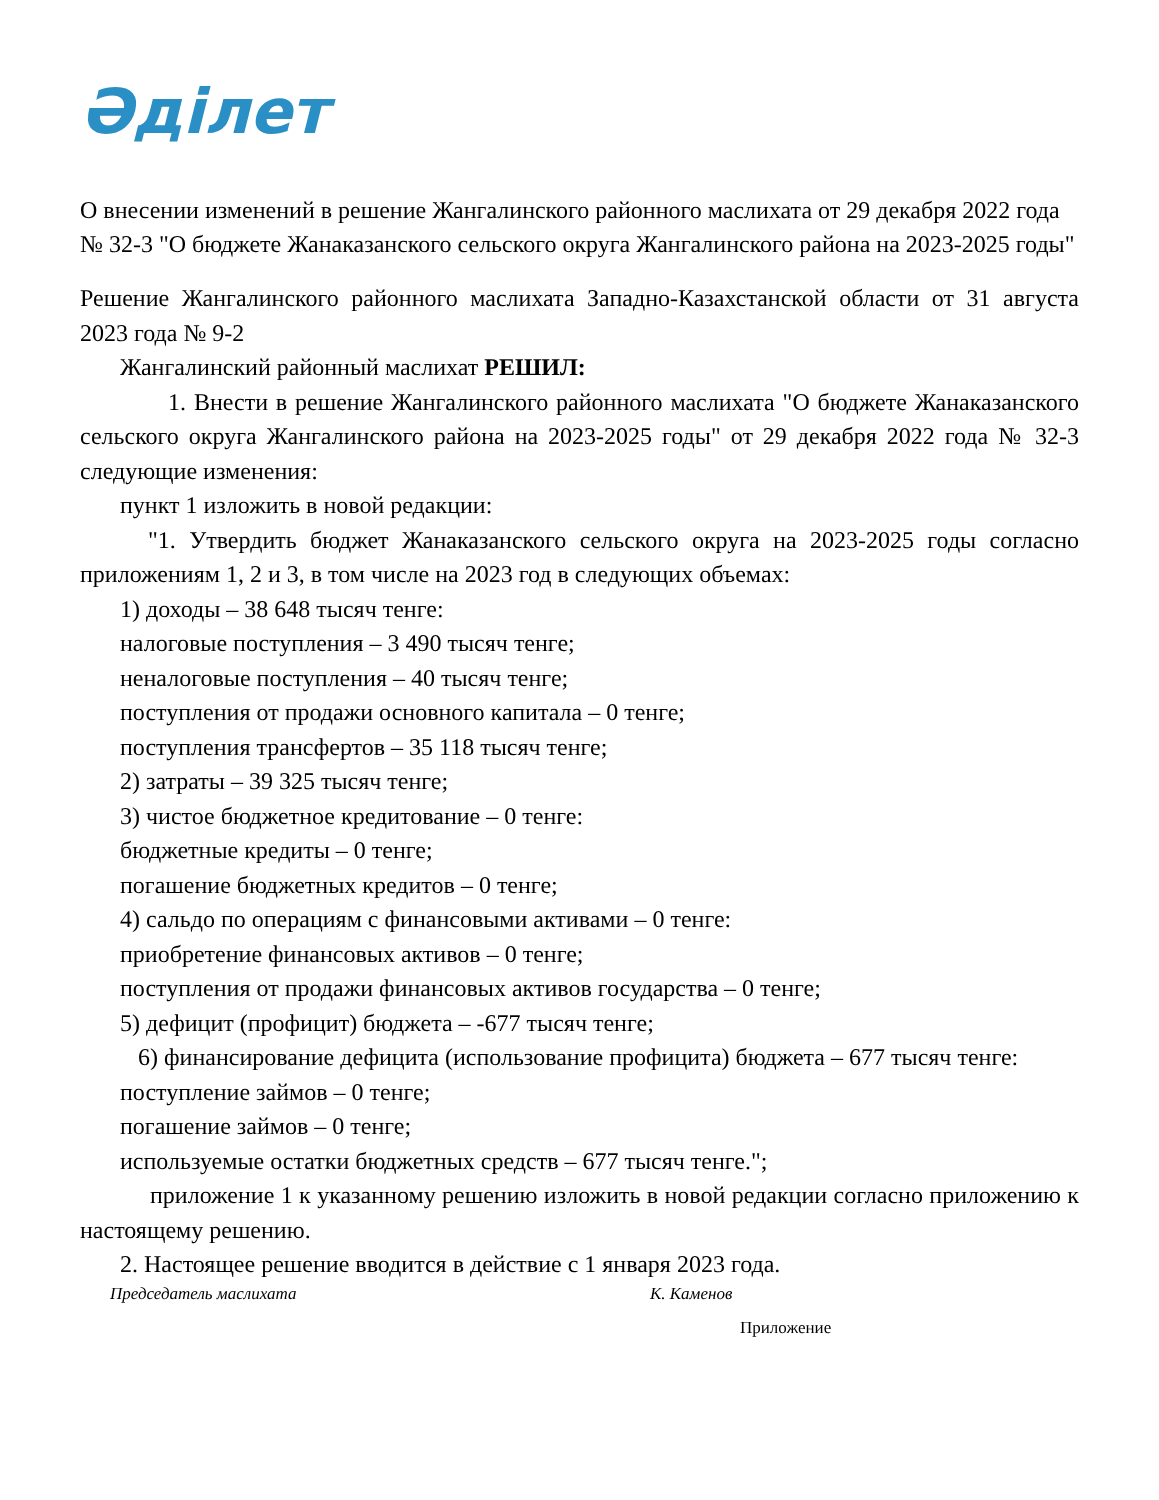Әділет
О внесении изменений в решение Жангалинского районного маслихата от 29 декабря 2022 года № 32-3 "О бюджете Жанаказанского сельского округа Жангалинского района на 2023-2025 годы"
Решение Жангалинского районного маслихата Западно-Казахстанской области от 31 августа 2023 года № 9-2
Жангалинский районный маслихат РЕШИЛ:
1. Внести в решение Жангалинского районного маслихата "О бюджете Жанаказанского сельского округа Жангалинского района на 2023-2025 годы" от 29 декабря 2022 года № 32-3 следующие изменения:
пункт 1 изложить в новой редакции:
"1. Утвердить бюджет Жанаказанского сельского округа на 2023-2025 годы согласно приложениям 1, 2 и 3, в том числе на 2023 год в следующих объемах:
1) доходы – 38 648 тысяч тенге:
налоговые поступления – 3 490 тысяч тенге;
неналоговые поступления – 40 тысяч тенге;
поступления от продажи основного капитала – 0 тенге;
поступления трансфертов – 35 118 тысяч тенге;
2) затраты – 39 325 тысяч тенге;
3) чистое бюджетное кредитование – 0 тенге:
бюджетные кредиты – 0 тенге;
погашение бюджетных кредитов – 0 тенге;
4) сальдо по операциям с финансовыми активами – 0 тенге:
приобретение финансовых активов – 0 тенге;
поступления от продажи финансовых активов государства – 0 тенге;
5) дефицит (профицит) бюджета – -677 тысяч тенге;
6) финансирование дефицита (использование профицита) бюджета – 677 тысяч тенге:
поступление займов – 0 тенге;
погашение займов – 0 тенге;
используемые остатки бюджетных средств – 677 тысяч тенге.";
приложение 1 к указанному решению изложить в новой редакции согласно приложению к настоящему решению.
2. Настоящее решение вводится в действие с 1 января 2023 года.
Председатель маслихата К. Каменов
Приложение